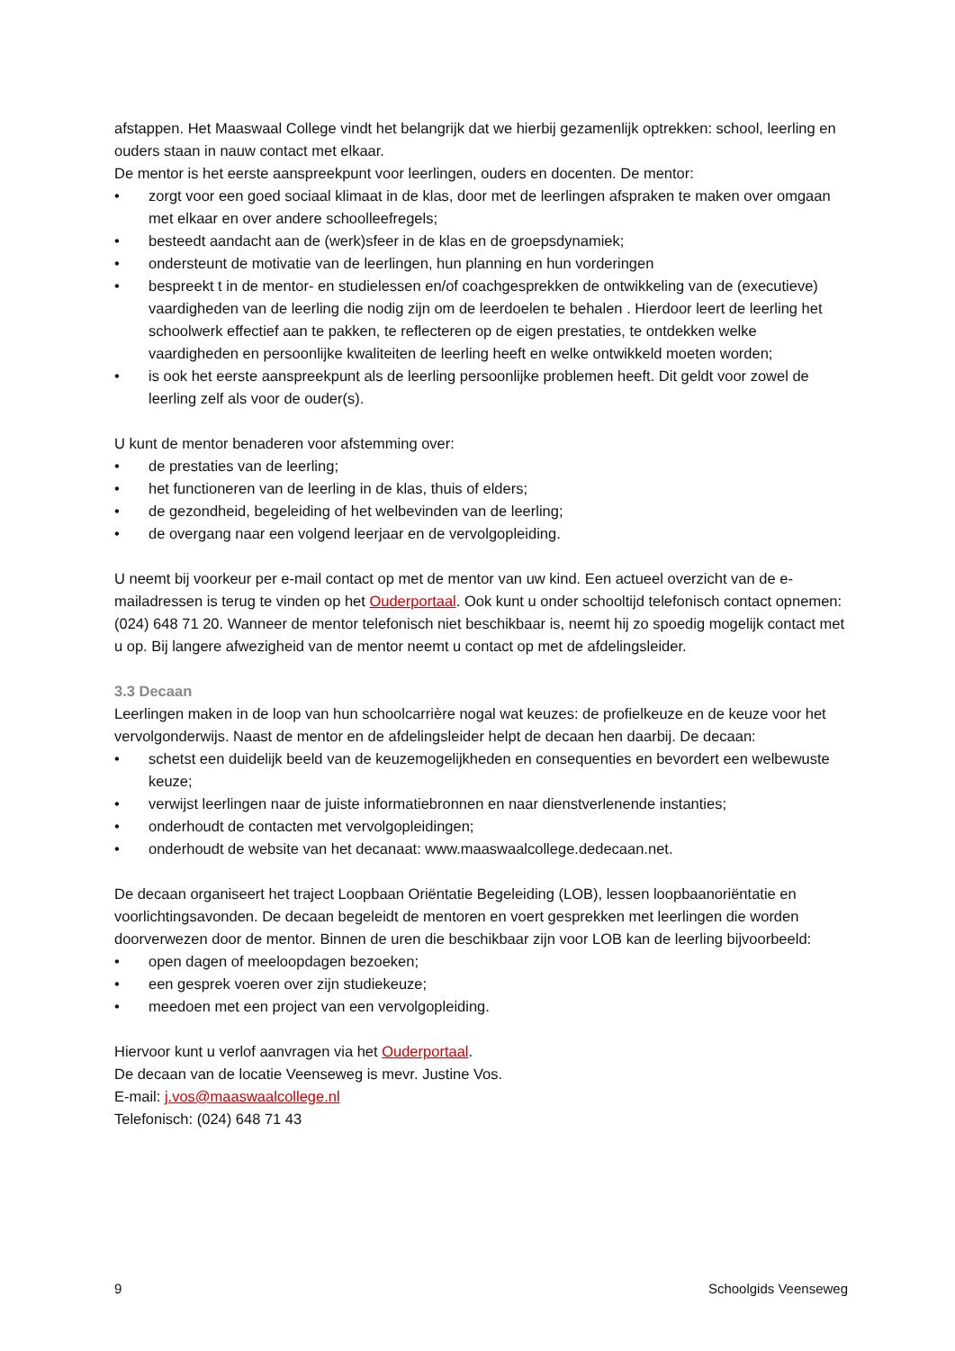afstappen. Het Maaswaal College vindt het belangrijk dat we hierbij gezamenlijk optrekken: school, leerling en ouders staan in nauw contact met elkaar.
De mentor is het eerste aanspreekpunt voor leerlingen, ouders en docenten. De mentor:
• zorgt voor een goed sociaal klimaat in de klas, door met de leerlingen afspraken te maken over omgaan met elkaar en over andere schoolleefregels;
• besteedt aandacht aan de (werk)sfeer in de klas en de groepsdynamiek;
• ondersteunt de motivatie van de leerlingen, hun planning en hun vorderingen
• bespreekt t in de mentor- en studielessen en/of coachgesprekken de ontwikkeling van de (executieve) vaardigheden van de leerling die nodig zijn om de leerdoelen te behalen . Hierdoor leert de leerling het schoolwerk effectief aan te pakken, te reflecteren op de eigen prestaties, te ontdekken welke vaardigheden en persoonlijke kwaliteiten de leerling heeft en welke ontwikkeld moeten worden;
• is ook het eerste aanspreekpunt als de leerling persoonlijke problemen heeft. Dit geldt voor zowel de leerling zelf als voor de ouder(s).
U kunt de mentor benaderen voor afstemming over:
• de prestaties van de leerling;
• het functioneren van de leerling in de klas, thuis of elders;
• de gezondheid, begeleiding of het welbevinden van de leerling;
• de overgang naar een volgend leerjaar en de vervolgopleiding.
U neemt bij voorkeur per e-mail contact op met de mentor van uw kind. Een actueel overzicht van de e-mailadressen is terug te vinden op het Ouderportaal. Ook kunt u onder schooltijd telefonisch contact opnemen: (024) 648 71 20. Wanneer de mentor telefonisch niet beschikbaar is, neemt hij zo spoedig mogelijk contact met u op. Bij langere afwezigheid van de mentor neemt u contact op met de afdelingsleider.
3.3 Decaan
Leerlingen maken in de loop van hun schoolcarrière nogal wat keuzes: de profielkeuze en de keuze voor het vervolgonderwijs. Naast de mentor en de afdelingsleider helpt de decaan hen daarbij. De decaan:
• schetst een duidelijk beeld van de keuzemogelijkheden en consequenties en bevordert een welbewuste keuze;
• verwijst leerlingen naar de juiste informatiebronnen en naar dienstverlenende instanties;
• onderhoudt de contacten met vervolgopleidingen;
• onderhoudt de website van het decanaat: www.maaswaalcollege.dedecaan.net.
De decaan organiseert het traject Loopbaan Oriëntatie Begeleiding (LOB), lessen loopbaanoriëntatie en voorlichtingsavonden. De decaan begeleidt de mentoren en voert gesprekken met leerlingen die worden doorverwezen door de mentor. Binnen de uren die beschikbaar zijn voor LOB kan de leerling bijvoorbeeld:
• open dagen of meeloopdagen bezoeken;
• een gesprek voeren over zijn studiekeuze;
• meedoen met een project van een vervolgopleiding.
Hiervoor kunt u verlof aanvragen via het Ouderportaal.
De decaan van de locatie Veenseweg is mevr. Justine Vos.
E-mail: j.vos@maaswaalcollege.nl
Telefonisch: (024) 648 71 43
9 Schoolgids Veenseweg